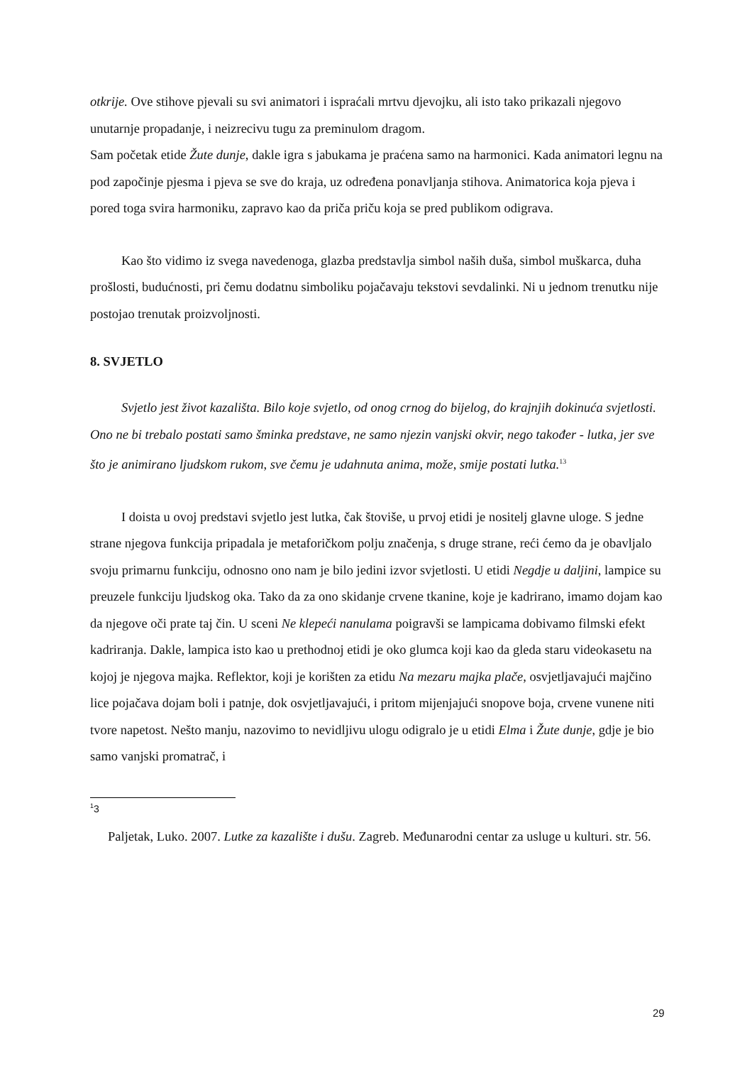otkrije. Ove stihove pjevali su svi animatori i ispraćali mrtvu djevojku, ali isto tako prikazali njegovo unutarnje propadanje, i neizrecivu tugu za preminulom dragom.
Sam početak etide Žute dunje, dakle igra s jabukama je praćena samo na harmonici. Kada animatori legnu na pod započinje pjesma i pjeva se sve do kraja, uz određena ponavljanja stihova. Animatorica koja pjeva i pored toga svira harmoniku, zapravo kao da priča priču koja se pred publikom odigrava.
Kao što vidimo iz svega navedenoga, glazba predstavlja simbol naših duša, simbol muškarca, duha prošlosti, budućnosti, pri čemu dodatnu simboliku pojačavaju tekstovi sevdalinki. Ni u jednom trenutku nije postojao trenutak proizvoljnosti.
8. SVJETLO
Svjetlo jest život kazališta. Bilo koje svjetlo, od onog crnog do bijelog, do krajnjih dokinuća svjetlosti. Ono ne bi trebalo postati samo šminka predstave, ne samo njezin vanjski okvir, nego također - lutka, jer sve što je animirano ljudskom rukom, sve čemu je udahnuta anima, može, smije postati lutka.<sup>13</sup>
I doista u ovoj predstavi svjetlo jest lutka, čak štoviše, u prvoj etidi je nositelj glavne uloge. S jedne strane njegova funkcija pripadala je metaforičkom polju značenja, s druge strane, reći ćemo da je obavljalo svoju primarnu funkciju, odnosno ono nam je bilo jedini izvor svjetlosti. U etidi Negdje u daljini, lampice su preuzele funkciju ljudskog oka. Tako da za ono skidanje crvene tkanine, koje je kadrirano, imamo dojam kao da njegove oči prate taj čin. U sceni Ne klepeći nanulama poigravši se lampicama dobivamo filmski efekt kadriranja. Dakle, lampica isto kao u prethodnoj etidi je oko glumca koji kao da gleda staru videokasetu na kojoj je njegova majka. Reflektor, koji je korišten za etidu Na mezaru majka plače, osvjetljavajući majčino lice pojačava dojam boli i patnje, dok osvjetljavajući, i pritom mijenjajući snopove boja, crvene vunene niti tvore napetost. Nešto manju, nazovimo to nevidljivu ulogu odigralo je u etidi Elma i Žute dunje, gdje je bio samo vanjski promatrač, i
<sup>1</sup> 3
Paljetak, Luko. 2007. Lutke za kazalište i dušu. Zagreb. Međunarodni centar za usluge u kulturi. str. 56.
29